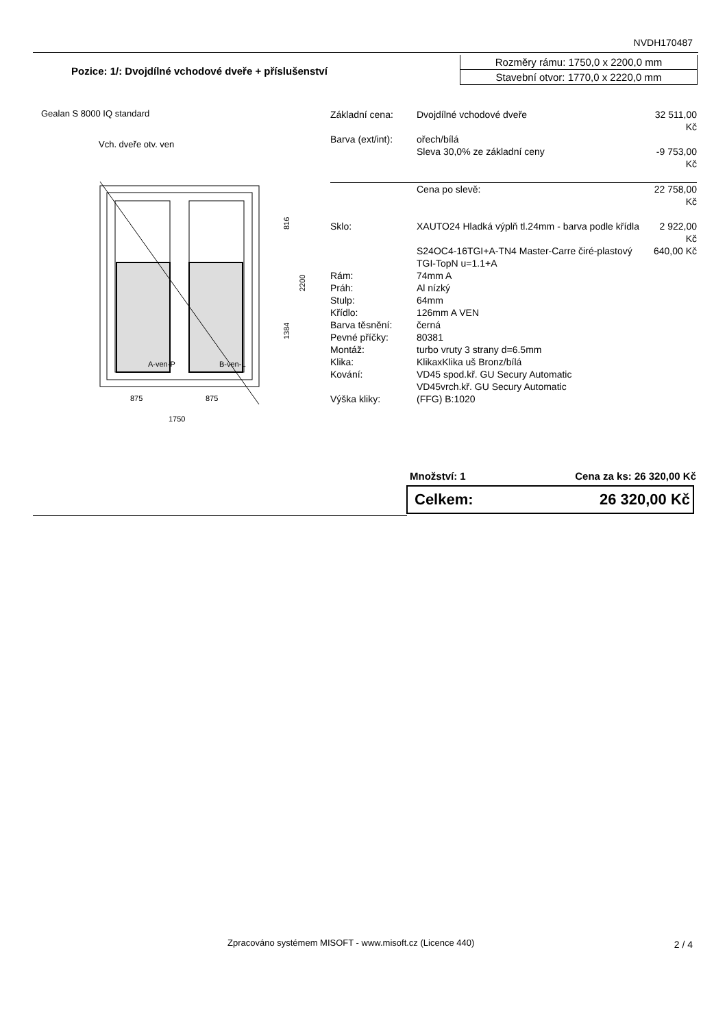NVDH170487
Pozice: 1/: Dvojdílné vchodové dveře + příslušenství
Rozměry rámu: 1750,0 x 2200,0 mm
Stavební otvor: 1770,0 x 2220,0 mm
Gealan S 8000 IQ standard
Vch. dveře otv. ven
A-ven-P
B-ven-L
816
1384
2200
875
875
1750
| Základní cena: | Dvojdílné vchodové dveře | 32 511,00 Kč |
| Barva (ext/int): | ořech/bílá | |
| | Sleva 30,0% ze základní ceny | -9 753,00 Kč |
| | Cena po slevě: | 22 758,00 Kč |
| Sklo: | XAUTO24 Hladká výplň tl.24mm - barva podle křídla | 2 922,00 Kč |
| | S24OC4-16TGI+A-TN4 Master-Carre čiré-plastový TGI-TopN u=1.1+A | 640,00 Kč |
| Rám: | 74mm A | |
| Práh: | Al nízký | |
| Stulp: | 64mm | |
| Křídlo: | 126mm A VEN | |
| Barva těsnění: | černá | |
| Pevné příčky: | 80381 | |
| Montáž: | turbo vruty 3 strany d=6.5mm | |
| Klika: | KlikaxKlika uš Bronz/bílá | |
| Kování: | VD45 spod.kř. GU Secury Automatic VD45vrch.kř. GU Secury Automatic | |
| Výška kliky: | (FFG) B:1020 | |
Množství: 1 Cena za ks: 26 320,00 Kč
Celkem: 26 320,00 Kč
Zpracováno systémem MISOFT - www.misoft.cz (Licence 440)
2 / 4